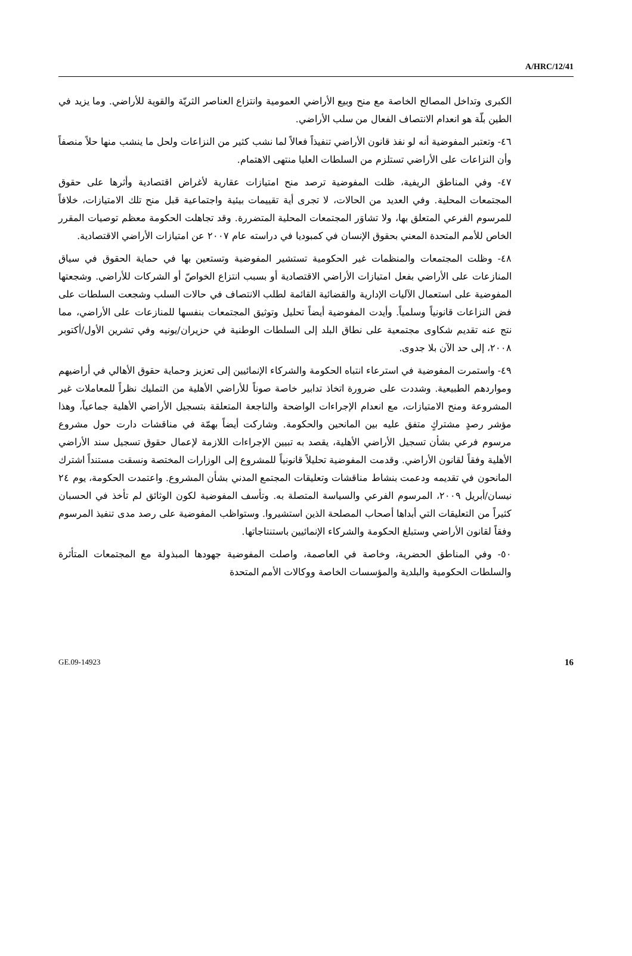A/HRC/12/41
الكبرى وتداخل المصالح الخاصة مع منح وبيع الأراضي العمومية وانتزاع العناصر الثريّة والقوية للأراضي. وما يزيد في الطين بلّة هو انعدام الانتصاف الفعال من سلب الأراضي.
٤٦- وتعتبر المفوضية أنه لو نفذ قانون الأراضي تنفيذاً فعالاً لما نشب كثير من النزاعات ولحل ما ينشب منها حلاً منصفاً وأن النزاعات على الأراضي تستلزم من السلطات العليا منتهى الاهتمام.
٤٧- وفي المناطق الريفية، ظلت المفوضية ترصد منح امتيازات عقارية لأغراض اقتصادية وأثرها على حقوق المجتمعات المحلية. وفي العديد من الحالات، لا تجرى أية تقييمات بيئية واجتماعية قبل منح تلك الامتيازات، خلافاً للمرسوم الفرعي المتعلق بها، ولا تشاوَر المجتمعات المحلية المتضررة. وقد تجاهلت الحكومة معظم توصيات المقرر الخاص للأمم المتحدة المعني بحقوق الإنسان في كمبوديا في دراسته عام ٢٠٠٧ عن امتيازات الأراضي الاقتصادية.
٤٨- وظلت المجتمعات والمنظمات غير الحكومية تستشير المفوضية وتستعين بها في حماية الحقوق في سياق المنازعات على الأراضي بفعل امتيازات الأراضي الاقتصادية أو بسبب انتزاع الخواصّ أو الشركات للأراضي. وشجعتها المفوضية على استعمال الآليات الإدارية والقضائية القائمة لطلب الانتصاف في حالات السلب وشجعت السلطات على فض النزاعات قانونياً وسلمياً. وأيدت المفوضية أيضاً تحليل وتوثيق المجتمعات بنفسها للمنازعات على الأراضي، مما نتج عنه تقديم شكاوى مجتمعية على نطاق البلد إلى السلطات الوطنية في حزيران/يونيه وفي تشرين الأول/أكتوبر ٢٠٠٨، إلى حد الآن بلا جدوى.
٤٩- واستمرت المفوضية في استرعاء انتباه الحكومة والشركاء الإنمائيين إلى تعزيز وحماية حقوق الأهالي في أراضيهم ومواردهم الطبيعية. وشددت على ضرورة اتخاذ تدابير خاصة صوناً للأراضي الأهلية من التمليك نظراً للمعاملات غير المشروعة ومنح الامتيازات، مع انعدام الإجراءات الواضحة والناجعة المتعلقة بتسجيل الأراضي الأهلية جماعياً، وهذا مؤشر رصدٍ مشتركٍ متفق عليه بين المانحين والحكومة. وشاركت أيضاً بهمّة في مناقشات دارت حول مشروع مرسوم فرعي بشأن تسجيل الأراضي الأهلية، يقصد به تبيين الإجراءات اللازمة لإعمال حقوق تسجيل سند الأراضي الأهلية وفقاً لقانون الأراضي. وقدمت المفوضية تحليلاً قانونياً للمشروع إلى الوزارات المختصة ونسقت مستنداً اشترك المانحون في تقديمه ودعمت بنشاط مناقشات وتعليقات المجتمع المدني بشأن المشروع. واعتمدت الحكومة، يوم ٢٤ نيسان/أبريل ٢٠٠٩، المرسوم الفرعي والسياسة المتصلة به. وتأسف المفوضية لكون الوثائق لم تأخذ في الحسبان كثيراً من التعليقات التي أبداها أصحاب المصلحة الذين استشيروا. وستواظب المفوضية على رصد مدى تنفيذ المرسوم وفقاً لقانون الأراضي وستبلغ الحكومة والشركاء الإنمائيين باستنتاجاتها.
٥٠- وفي المناطق الحضرية، وخاصة في العاصمة، واصلت المفوضية جهودها المبذولة مع المجتمعات المتأثرة والسلطات الحكومية والبلدية والمؤسسات الخاصة ووكالات الأمم المتحدة
GE.09-14923 16